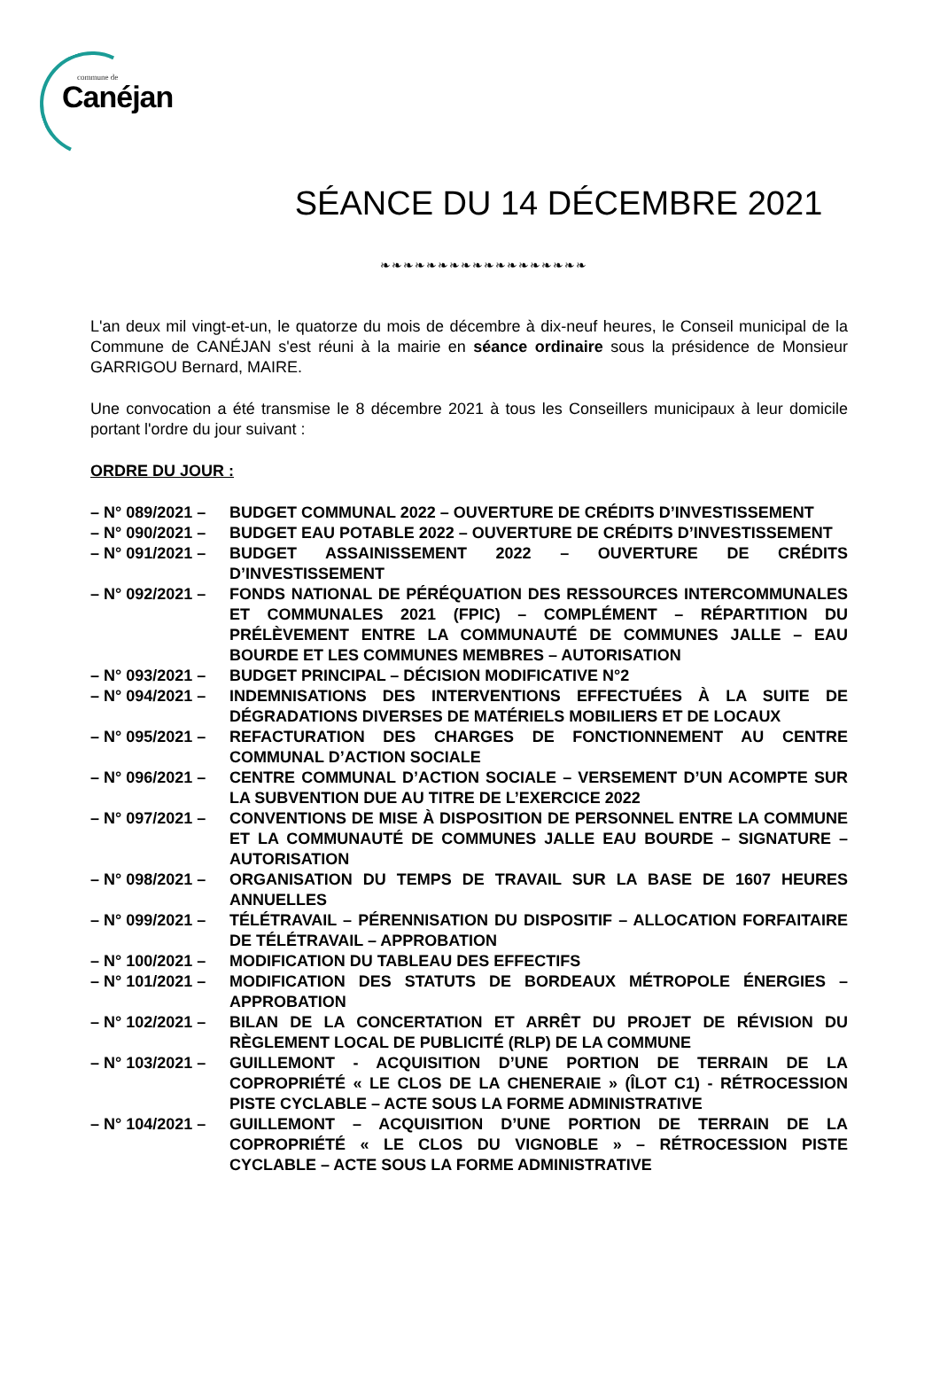commune de
Canéjan
SÉANCE DU 14 DÉCEMBRE 2021
❧❧❧❧❧❧❧❧❧❧❧❧❧❧❧❧❧❧
L'an deux mil vingt-et-un, le quatorze du mois de décembre à dix-neuf heures, le Conseil municipal de la Commune de CANÉJAN s'est réuni à la mairie en séance ordinaire sous la présidence de Monsieur GARRIGOU Bernard, MAIRE.
Une convocation a été transmise le 8 décembre 2021 à tous les Conseillers municipaux à leur domicile portant l'ordre du jour suivant :
ORDRE DU JOUR :
– N° 089/2021 –
BUDGET COMMUNAL 2022 – OUVERTURE DE CRÉDITS D’INVESTISSEMENT
– N° 090/2021 –
BUDGET EAU POTABLE 2022 – OUVERTURE DE CRÉDITS D’INVESTISSEMENT
– N° 091/2021 –
BUDGET ASSAINISSEMENT 2022 – OUVERTURE DE CRÉDITS D’INVESTISSEMENT
– N° 092/2021 –
FONDS NATIONAL DE PÉRÉQUATION DES RESSOURCES INTERCOMMUNALES ET COMMUNALES 2021 (FPIC) – COMPLÉMENT – RÉPARTITION DU PRÉLÈVEMENT ENTRE LA COMMUNAUTÉ DE COMMUNES JALLE – EAU BOURDE ET LES COMMUNES MEMBRES – AUTORISATION
– N° 093/2021 –
BUDGET PRINCIPAL – DÉCISION MODIFICATIVE N°2
– N° 094/2021 –
INDEMNISATIONS DES INTERVENTIONS EFFECTUÉES À LA SUITE DE DÉGRADATIONS DIVERSES DE MATÉRIELS MOBILIERS ET DE LOCAUX
– N° 095/2021 –
REFACTURATION DES CHARGES DE FONCTIONNEMENT AU CENTRE COMMUNAL D’ACTION SOCIALE
– N° 096/2021 –
CENTRE COMMUNAL D’ACTION SOCIALE – VERSEMENT D’UN ACOMPTE SUR LA SUBVENTION DUE AU TITRE DE L’EXERCICE 2022
– N° 097/2021 –
CONVENTIONS DE MISE À DISPOSITION DE PERSONNEL ENTRE LA COMMUNE ET LA COMMUNAUTÉ DE COMMUNES JALLE EAU BOURDE – SIGNATURE – AUTORISATION
– N° 098/2021 –
ORGANISATION DU TEMPS DE TRAVAIL SUR LA BASE DE 1607 HEURES ANNUELLES
– N° 099/2021 –
TÉLÉTRAVAIL – PÉRENNISATION DU DISPOSITIF – ALLOCATION FORFAITAIRE DE TÉLÉTRAVAIL – APPROBATION
– N° 100/2021 –
MODIFICATION DU TABLEAU DES EFFECTIFS
– N° 101/2021 –
MODIFICATION DES STATUTS DE BORDEAUX MÉTROPOLE ÉNERGIES – APPROBATION
– N° 102/2021 –
BILAN DE LA CONCERTATION ET ARRÊT DU PROJET DE RÉVISION DU RÈGLEMENT LOCAL DE PUBLICITÉ (RLP) DE LA COMMUNE
– N° 103/2021 –
GUILLEMONT - ACQUISITION D’UNE PORTION DE TERRAIN DE LA COPROPRIÉTÉ « LE CLOS DE LA CHENERAIE » (ÎLOT C1) - RÉTROCESSION PISTE CYCLABLE – ACTE SOUS LA FORME ADMINISTRATIVE
– N° 104/2021 –
GUILLEMONT – ACQUISITION D’UNE PORTION DE TERRAIN DE LA COPROPRIÉTÉ « LE CLOS DU VIGNOBLE » – RÉTROCESSION PISTE CYCLABLE – ACTE SOUS LA FORME ADMINISTRATIVE